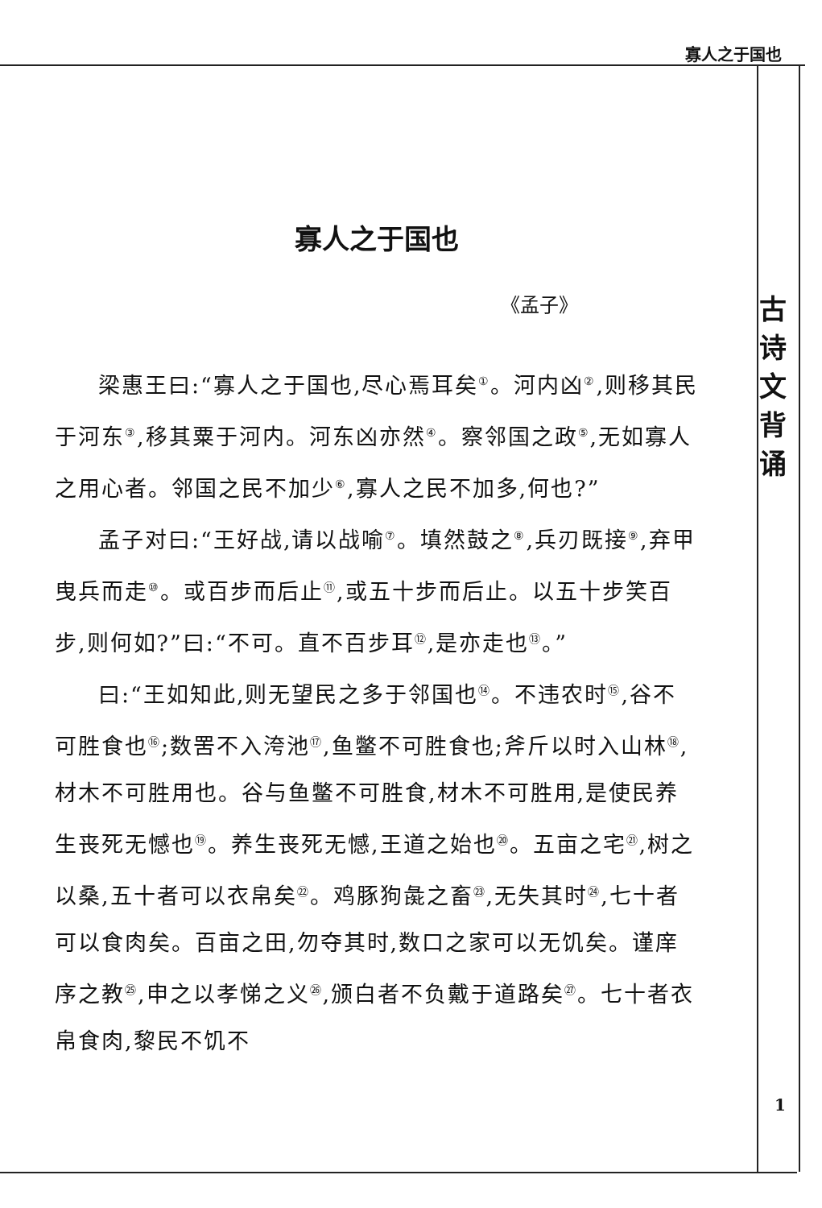寡人之于国也
古
诗
文
背
诵
寡人之于国也
《孟子》
梁惠王曰:“寡人之于国也,尽心焉耳矣<sup>①</sup>。河内凶<sup>②</sup>,则移其民于河东<sup>③</sup>,移其粟于河内。河东凶亦然<sup>④</sup>。察邻国之政<sup>⑤</sup>,无如寡人之用心者。邻国之民不加少<sup>⑥</sup>,寡人之民不加多,何也?”
孟子对曰:“王好战,请以战喻<sup>⑦</sup>。填然鼓之<sup>⑧</sup>,兵刃既接<sup>⑨</sup>,弃甲曳兵而走<sup>⑩</sup>。或百步而后止<sup>⑪</sup>,或五十步而后止。以五十步笑百步,则何如?”曰:“不可。直不百步耳<sup>⑫</sup>,是亦走也<sup>⑬</sup>。”
曰:“王如知此,则无望民之多于邻国也<sup>⑭</sup>。不违农时<sup>⑮</sup>,谷不可胜食也<sup>⑯</sup>;数罟不入洿池<sup>⑰</sup>,鱼鳖不可胜食也;斧斤以时入山林<sup>⑱</sup>,材木不可胜用也。谷与鱼鳖不可胜食,材木不可胜用,是使民养生丧死无憾也<sup>⑲</sup>。养生丧死无憾,王道之始也<sup>⑳</sup>。五亩之宅<sup>㉑</sup>,树之以桑,五十者可以衣帛矣<sup>㉒</sup>。鸡豚狗彘之畜<sup>㉓</sup>,无失其时<sup>㉔</sup>,七十者可以食肉矣。百亩之田,勿夺其时,数口之家可以无饥矣。谨庠序之教<sup>㉕</sup>,申之以孝悌之义<sup>㉖</sup>,颁白者不负戴于道路矣<sup>㉗</sup>。七十者衣帛食肉,黎民不饥不
1